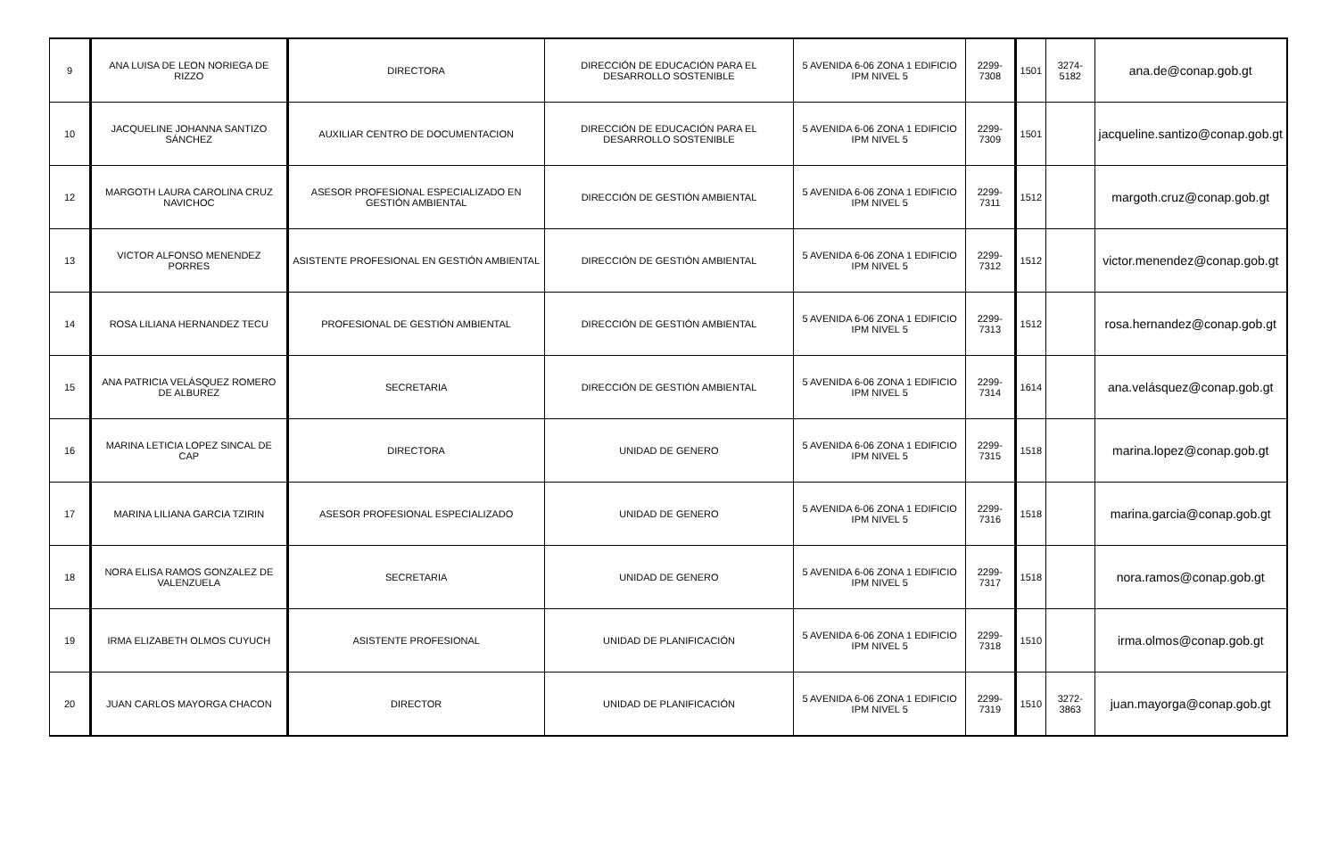| 9 | ANA LUISA DE LEON NORIEGA DE RIZZO | DIRECTORA | DIRECCIÓN DE EDUCACIÓN PARA EL DESARROLLO SOSTENIBLE | 5 AVENIDA 6-06 ZONA 1 EDIFICIO IPM NIVEL 5 | 2299-7308 | 1501 | 3274-5182 | ana.de@conap.gob.gt |
| 10 | JACQUELINE JOHANNA SANTIZO SÁNCHEZ | AUXILIAR CENTRO DE DOCUMENTACION | DIRECCIÓN DE EDUCACIÓN PARA EL DESARROLLO SOSTENIBLE | 5 AVENIDA 6-06 ZONA 1 EDIFICIO IPM NIVEL 5 | 2299-7309 | 1501 | | jacqueline.santizo@conap.gob.gt |
| 12 | MARGOTH LAURA CAROLINA CRUZ NAVICHOC | ASESOR PROFESIONAL ESPECIALIZADO EN GESTIÓN AMBIENTAL | DIRECCIÓN DE GESTIÓN AMBIENTAL | 5 AVENIDA 6-06 ZONA 1 EDIFICIO IPM NIVEL 5 | 2299-7311 | 1512 | | margoth.cruz@conap.gob.gt |
| 13 | VICTOR ALFONSO MENENDEZ PORRES | ASISTENTE PROFESIONAL EN GESTIÓN AMBIENTAL | DIRECCIÓN DE GESTIÓN AMBIENTAL | 5 AVENIDA 6-06 ZONA 1 EDIFICIO IPM NIVEL 5 | 2299-7312 | 1512 | | victor.menendez@conap.gob.gt |
| 14 | ROSA LILIANA HERNANDEZ TECU | PROFESIONAL DE GESTIÓN AMBIENTAL | DIRECCIÓN DE GESTIÓN AMBIENTAL | 5 AVENIDA 6-06 ZONA 1 EDIFICIO IPM NIVEL 5 | 2299-7313 | 1512 | | rosa.hernandez@conap.gob.gt |
| 15 | ANA PATRICIA VELÁSQUEZ ROMERO DE ALBUREZ | SECRETARIA | DIRECCIÓN DE GESTIÓN AMBIENTAL | 5 AVENIDA 6-06 ZONA 1 EDIFICIO IPM NIVEL 5 | 2299-7314 | 1614 | | ana.velásquez@conap.gob.gt |
| 16 | MARINA LETICIA LOPEZ SINCAL DE CAP | DIRECTORA | UNIDAD DE GENERO | 5 AVENIDA 6-06 ZONA 1 EDIFICIO IPM NIVEL 5 | 2299-7315 | 1518 | | marina.lopez@conap.gob.gt |
| 17 | MARINA LILIANA GARCIA TZIRIN | ASESOR PROFESIONAL ESPECIALIZADO | UNIDAD DE GENERO | 5 AVENIDA 6-06 ZONA 1 EDIFICIO IPM NIVEL 5 | 2299-7316 | 1518 | | marina.garcia@conap.gob.gt |
| 18 | NORA ELISA RAMOS GONZALEZ DE VALENZUELA | SECRETARIA | UNIDAD DE GENERO | 5 AVENIDA 6-06 ZONA 1 EDIFICIO IPM NIVEL 5 | 2299-7317 | 1518 | | nora.ramos@conap.gob.gt |
| 19 | IRMA ELIZABETH OLMOS CUYUCH | ASISTENTE PROFESIONAL | UNIDAD DE PLANIFICACIÓN | 5 AVENIDA 6-06 ZONA 1 EDIFICIO IPM NIVEL 5 | 2299-7318 | 1510 | | irma.olmos@conap.gob.gt |
| 20 | JUAN CARLOS MAYORGA CHACON | DIRECTOR | UNIDAD DE PLANIFICACIÓN | 5 AVENIDA 6-06 ZONA 1 EDIFICIO IPM NIVEL 5 | 2299-7319 | 1510 | 3272-3863 | juan.mayorga@conap.gob.gt |